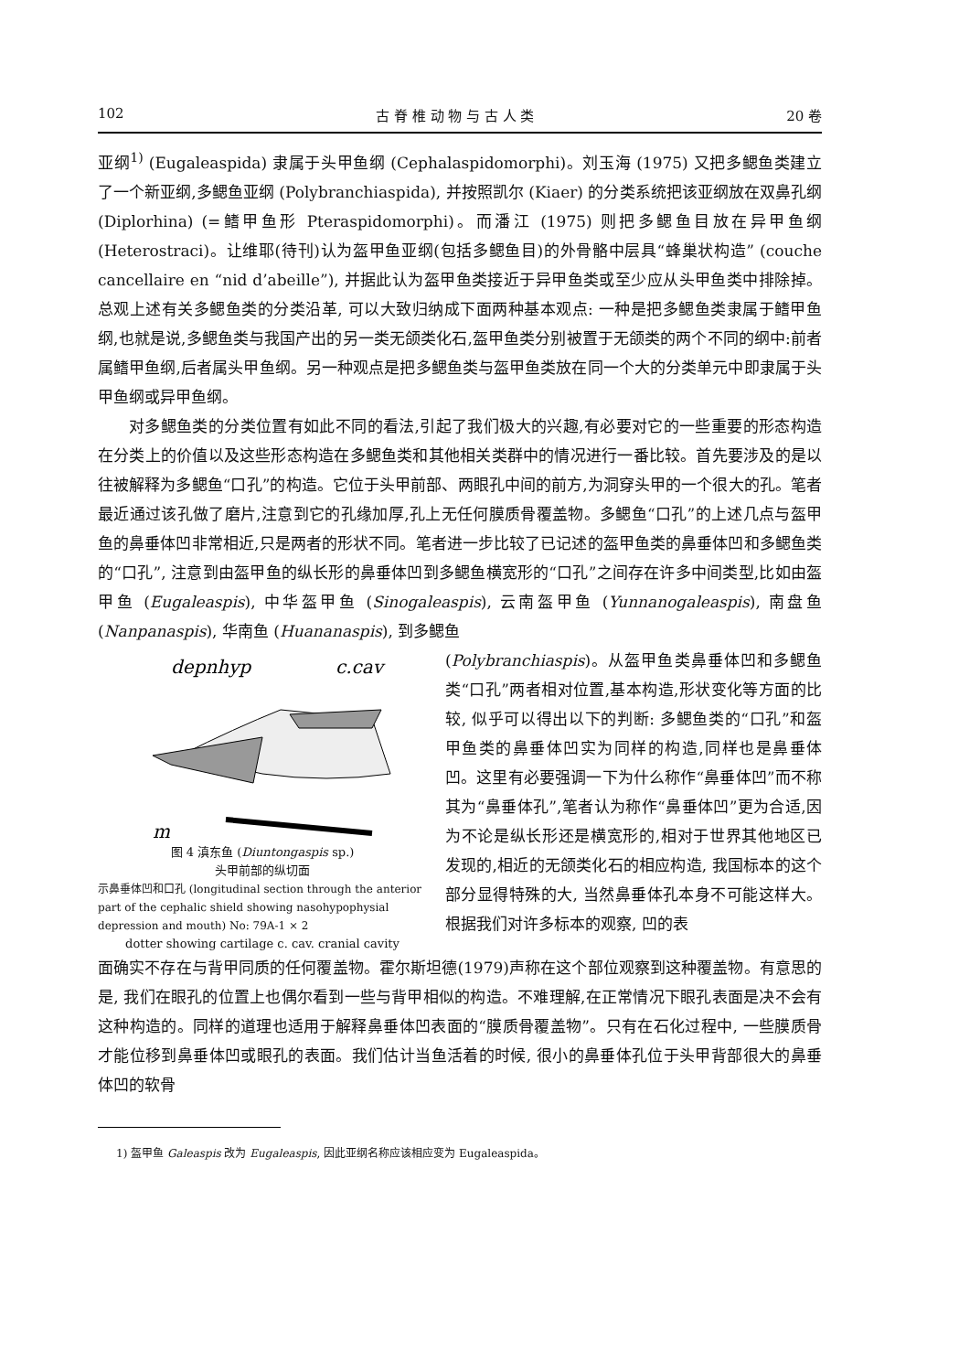102 古 脊 椎 动 物 与 古 人 类 20 卷
亚纲<sup>1)</sup> (Eugaleaspida) 隶属于头甲鱼纲 (Cephalaspidomorphi)。刘玉海 (1975) 又把多鳃鱼类建立了一个新亚纲,多鳃鱼亚纲 (Polybranchiaspida), 并按照凯尔 (Kiaer) 的分类系统把该亚纲放在双鼻孔纲 (Diplorhina) (=鳍甲鱼形 Pteraspidomorphi)。而潘江 (1975) 则把多鳃鱼目放在异甲鱼纲 (Heterostraci)。让维耶(待刊)认为盔甲鱼亚纲(包括多鳃鱼目)的外骨骼中层具“蜂巢状构造” (couche cancellaire en “nid d’abeille”), 并据此认为盔甲鱼类接近于异甲鱼类或至少应从头甲鱼类中排除掉。总观上述有关多鳃鱼类的分类沿革, 可以大致归纳成下面两种基本观点: 一种是把多鳃鱼类隶属于鳍甲鱼纲,也就是说,多鳃鱼类与我国产出的另一类无颌类化石,盔甲鱼类分别被置于无颌类的两个不同的纲中:前者属鳍甲鱼纲,后者属头甲鱼纲。另一种观点是把多鳃鱼类与盔甲鱼类放在同一个大的分类单元中即隶属于头甲鱼纲或异甲鱼纲。
对多鳃鱼类的分类位置有如此不同的看法,引起了我们极大的兴趣,有必要对它的一些重要的形态构造在分类上的价值以及这些形态构造在多鳃鱼类和其他相关类群中的情况进行一番比较。首先要涉及的是以往被解释为多鳃鱼“口孔”的构造。它位于头甲前部、两眼孔中间的前方,为洞穿头甲的一个很大的孔。笔者最近通过该孔做了磨片,注意到它的孔缘加厚,孔上无任何膜质骨覆盖物。多鳃鱼“口孔”的上述几点与盔甲鱼的鼻垂体凹非常相近,只是两者的形状不同。笔者进一步比较了已记述的盔甲鱼类的鼻垂体凹和多鳃鱼类的“口孔”, 注意到由盔甲鱼的纵长形的鼻垂体凹到多鳃鱼横宽形的“口孔”之间存在许多中间类型,比如由盔甲鱼 (Eugaleaspis), 中华盔甲鱼 (Sinogaleaspis), 云南盔甲鱼 (Yunnanogaleaspis), 南盘鱼 (Nanpanaspis), 华南鱼 (Huananaspis), 到多鳃鱼
depnhyp
c.cav
m
图 4 滇东鱼 (Diuntongaspis sp.)
头甲前部的纵切面
示鼻垂体凹和口孔 (longitudinal section through the anterior part of the cephalic shield showing nasohypophysial depression and mouth) No: 79A-1 × 2
dotter showing cartilage c. cav. cranial cavity
(Polybranchiaspis)。从盔甲鱼类鼻垂体凹和多鳃鱼类“口孔”两者相对位置,基本构造,形状变化等方面的比较, 似乎可以得出以下的判断: 多鳃鱼类的“口孔”和盔甲鱼类的鼻垂体凹实为同样的构造,同样也是鼻垂体凹。这里有必要强调一下为什么称作“鼻垂体凹”而不称其为“鼻垂体孔”,笔者认为称作“鼻垂体凹”更为合适,因为不论是纵长形还是横宽形的,相对于世界其他地区已发现的,相近的无颌类化石的相应构造, 我国标本的这个部分显得特殊的大, 当然鼻垂体孔本身不可能这样大。根据我们对许多标本的观察, 凹的表
面确实不存在与背甲同质的任何覆盖物。霍尔斯坦德(1979)声称在这个部位观察到这种覆盖物。有意思的是, 我们在眼孔的位置上也偶尔看到一些与背甲相似的构造。不难理解,在正常情况下眼孔表面是决不会有这种构造的。同样的道理也适用于解释鼻垂体凹表面的“膜质骨覆盖物”。只有在石化过程中, 一些膜质骨才能位移到鼻垂体凹或眼孔的表面。我们估计当鱼活着的时候, 很小的鼻垂体孔位于头甲背部很大的鼻垂体凹的软骨
1) 盔甲鱼 Galeaspis 改为 Eugaleaspis, 因此亚纲名称应该相应变为 Eugaleaspida。